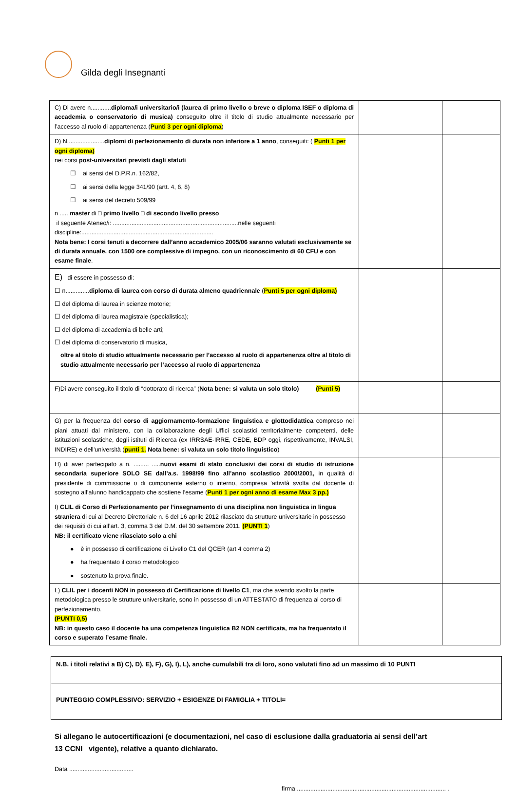Gilda degli Insegnanti
| C) Di avere n............ diploma/i universitario/i (laurea di primo livello o breve o diploma ISEF o diploma di accademia o conservatorio di musica) conseguito oltre il titolo di studio attualmente necessario per l’accesso al ruolo di appartenenza ( Punti 3 per ogni diploma ) | | |
| D) N...................... diplomi di perfezionamento di durata non inferiore a 1 anno , conseguiti: ( Punti 1 per ogni diploma) nei corsi post-universitari previsti dagli statuti ☐ ai sensi del D.P.R.n. 162/82, ☐ ai sensi della legge 341/90 (artt. 4, 6, 8) ☐ ai sensi del decreto 509/99 n ..... master di □ primo livello □ di secondo livello presso il seguente Ateneo/i: ..........................................................................nelle seguenti discipline:.............................................................................. Nota bene: I corsi tenuti a decorrere dall’anno accademico 2005/06 saranno valutati esclusivamente se di durata annuale, con 1500 ore complessive di impegno, con un riconoscimento di 60 CFU e con esame finale . | | |
| E) di essere in possesso di: ☐ n.............. diploma di laurea con corso di durata almeno quadriennale ( Punti 5 per ogni diploma) ☐ del diploma di laurea in scienze motorie; ☐ del diploma di laurea magistrale (specialistica); ☐ del diploma di accademia di belle arti; ☐ del diploma di conservatorio di musica, oltre al titolo di studio attualmente necessario per l’accesso al ruolo di appartenenza oltre al titolo di studio attualmente necessario per l’accesso al ruolo di appartenenza | | |
| F)Di avere conseguito il titolo di “dottorato di ricerca” ( Nota bene: si valuta un solo titolo) (Punti 5) | | |
| G) per la frequenza del corso di aggiornamento-formazione linguistica e glottodidattica compreso nei piani attuati dal ministero, con la collaborazione degli Uffici scolastici territorialmente competenti, delle istituzioni scolastiche, degli istituti di Ricerca (ex IRRSAE-IRRE, CEDE, BDP oggi, rispettivamente, INVALSI, INDIRE) e dell'università ( punti 1. Nota bene: si valuta un solo titolo linguistico ) | | |
| H) di aver partecipato a n. ......... ..... nuovi esami di stato conclusivi dei corsi di studio di istruzione secondaria superiore SOLO SE dall’a.s. 1998/99 fino all’anno scolastico 2000/2001, in qualità di presidente di commissione o di componente esterno o interno, compresa ’attività svolta dal docente di sostegno all’alunno handicappato che sostiene l’esame ( Punti 1 per ogni anno di esame Max 3 pp.) | | |
| I) CLIL di Corso di Perfezionamento per l’insegnamento di una disciplina non linguistica in lingua straniera di cui al Decreto Direttoriale n. 6 del 16 aprile 2012 rilasciato da strutture universitarie in possesso dei requisiti di cui all’art. 3, comma 3 del D.M. del 30 settembre 2011. (PUNTI 1 ) NB: il certificato viene rilasciato solo a chi ● è in possesso di certificazione di Livello C1 del QCER (art 4 comma 2) ● ha frequentato il corso metodologico ● sostenuto la prova finale. | | |
| L) CLIL per i docenti NON in possesso di Certificazione di livello C1 , ma che avendo svolto la parte metodologica presso le strutture universitarie, sono in possesso di un ATTESTATO di frequenza al corso di perfezionamento. (PUNTI 0,5) NB: in questo caso il docente ha una competenza linguistica B2 NON certificata, ma ha frequentato il corso e superato l’esame finale. | | |
| N.B. i titoli relativi a B) C), D), E), F), G), I), L), anche cumulabili tra di loro, sono valutati fino ad un massimo di 10 PUNTI |
| PUNTEGGIO COMPLESSIVO: SERVIZIO + ESIGENZE DI FAMIGLIA + TITOLI= |
Si allegano le autocertificazioni (e documentazioni, nel caso di esclusione dalla graduatoria ai sensi dell’art
13 CCNI vigente), relative a quanto dichiarato.
Data ......................................
firma ........................................................................................ .